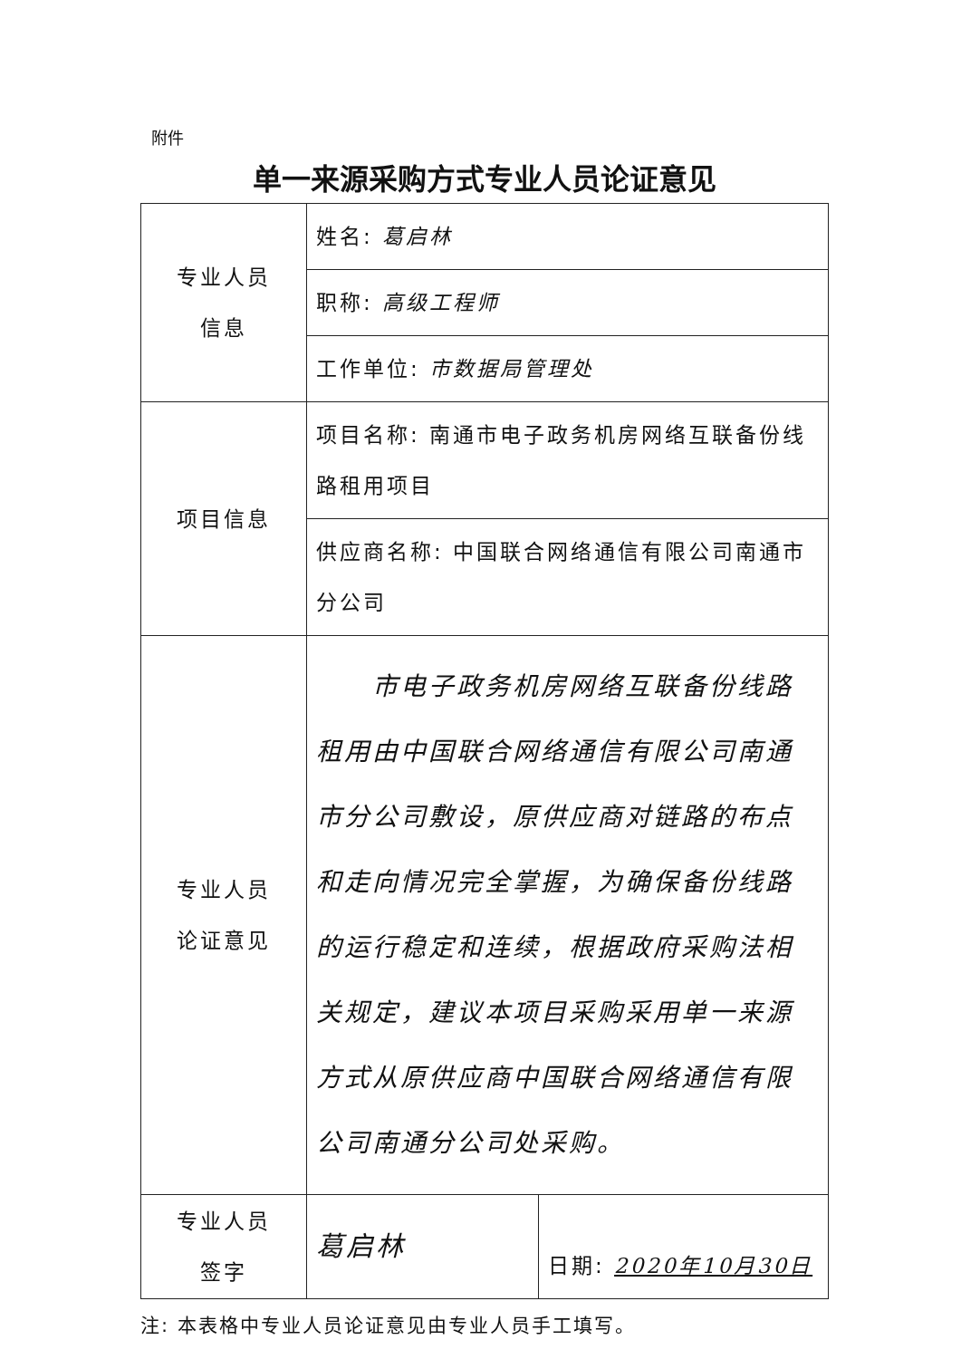附件
单一来源采购方式专业人员论证意见
| 专业人员 信息 | 姓名: 葛启林 | |
| | 职称: 高级工程师 | |
| | 工作单位: 市数据局管理处 | |
| 项目信息 | 项目名称: 南通市电子政务机房网络互联备份线路租用项目 | |
| | 供应商名称: 中国联合网络通信有限公司南通市分公司 | |
| 专业人员 论证意见 | 市电子政务机房网络互联备份线路租用由中国联合网络通信有限公司南通市分公司敷设，原供应商对链路的布点和走向情况完全掌握，为确保备份线路的运行稳定和连续，根据政府采购法相关规定，建议本项目采购采用单一来源方式从原供应商中国联合网络通信有限公司南通分公司处采购。 | |
| 专业人员 签字 | 葛启林 | 日期: 2020年10月30日 |
注: 本表格中专业人员论证意见由专业人员手工填写。